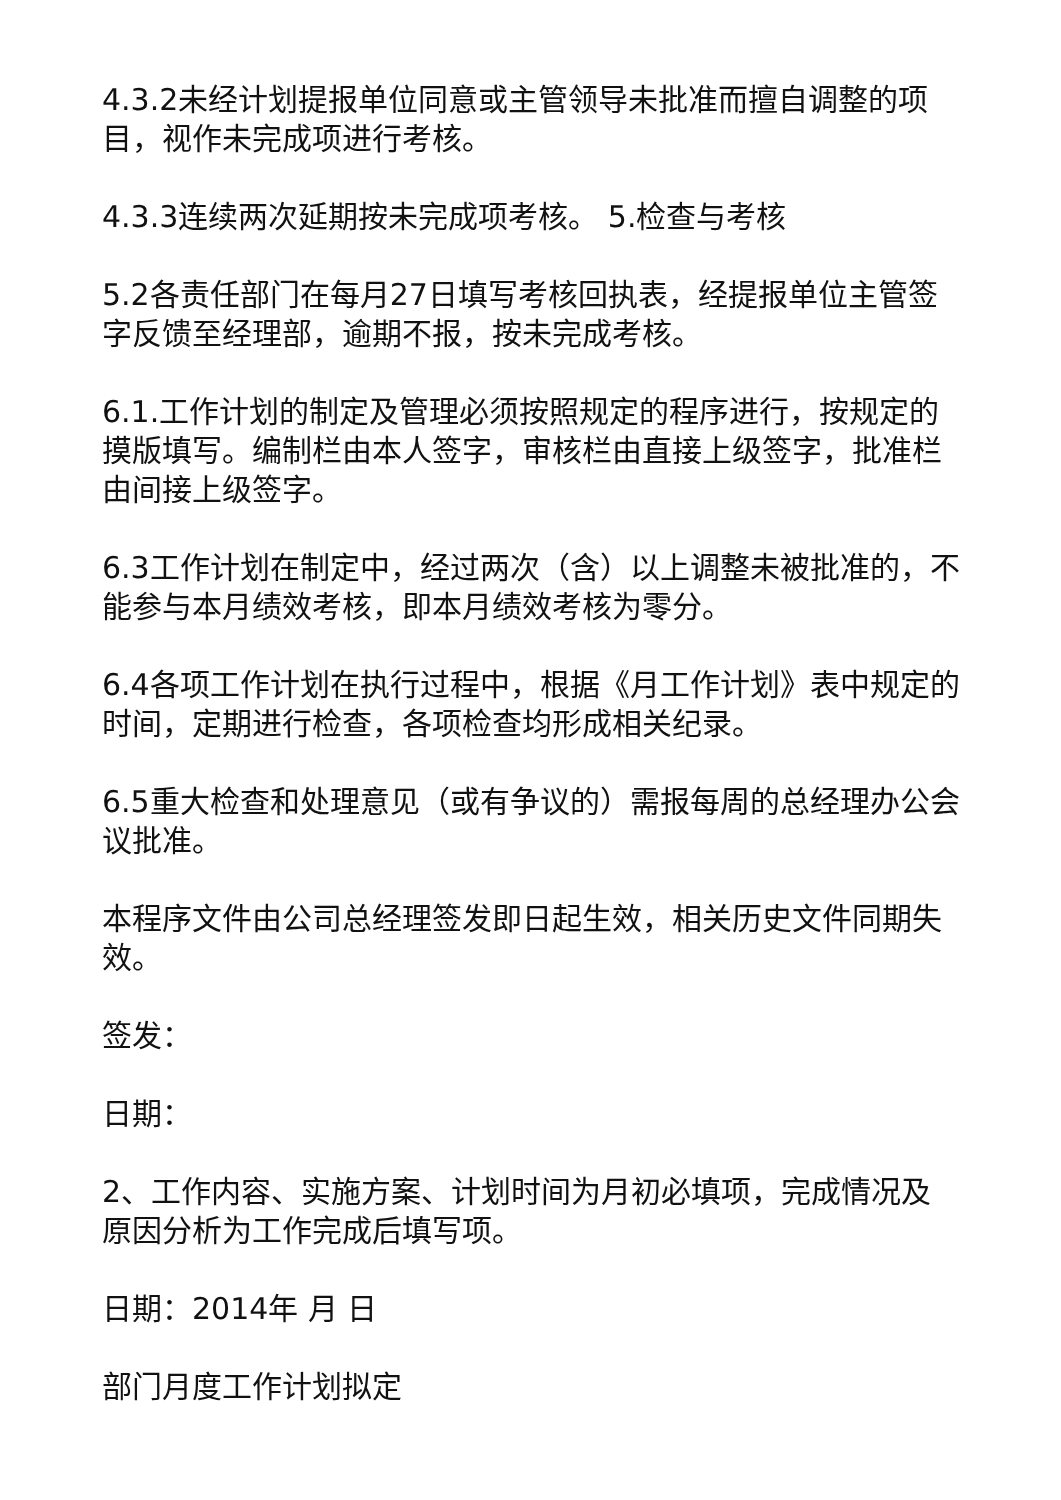4.3.2未经计划提报单位同意或主管领导未批准而擅自调整的项目，视作未完成项进行考核。
4.3.3连续两次延期按未完成项考核。 5.检查与考核
5.2各责任部门在每月27日填写考核回执表，经提报单位主管签字反馈至经理部，逾期不报，按未完成考核。
6.1.工作计划的制定及管理必须按照规定的程序进行，按规定的摸版填写。编制栏由本人签字，审核栏由直接上级签字，批准栏由间接上级签字。
6.3工作计划在制定中，经过两次（含）以上调整未被批准的，不能参与本月绩效考核，即本月绩效考核为零分。
6.4各项工作计划在执行过程中，根据《月工作计划》表中规定的时间，定期进行检查，各项检查均形成相关纪录。
6.5重大检查和处理意见（或有争议的）需报每周的总经理办公会议批准。
本程序文件由公司总经理签发即日起生效，相关历史文件同期失效。
签发：
日期：
2、工作内容、实施方案、计划时间为月初必填项，完成情况及原因分析为工作完成后填写项。
日期：2014年 月 日
部门月度工作计划拟定